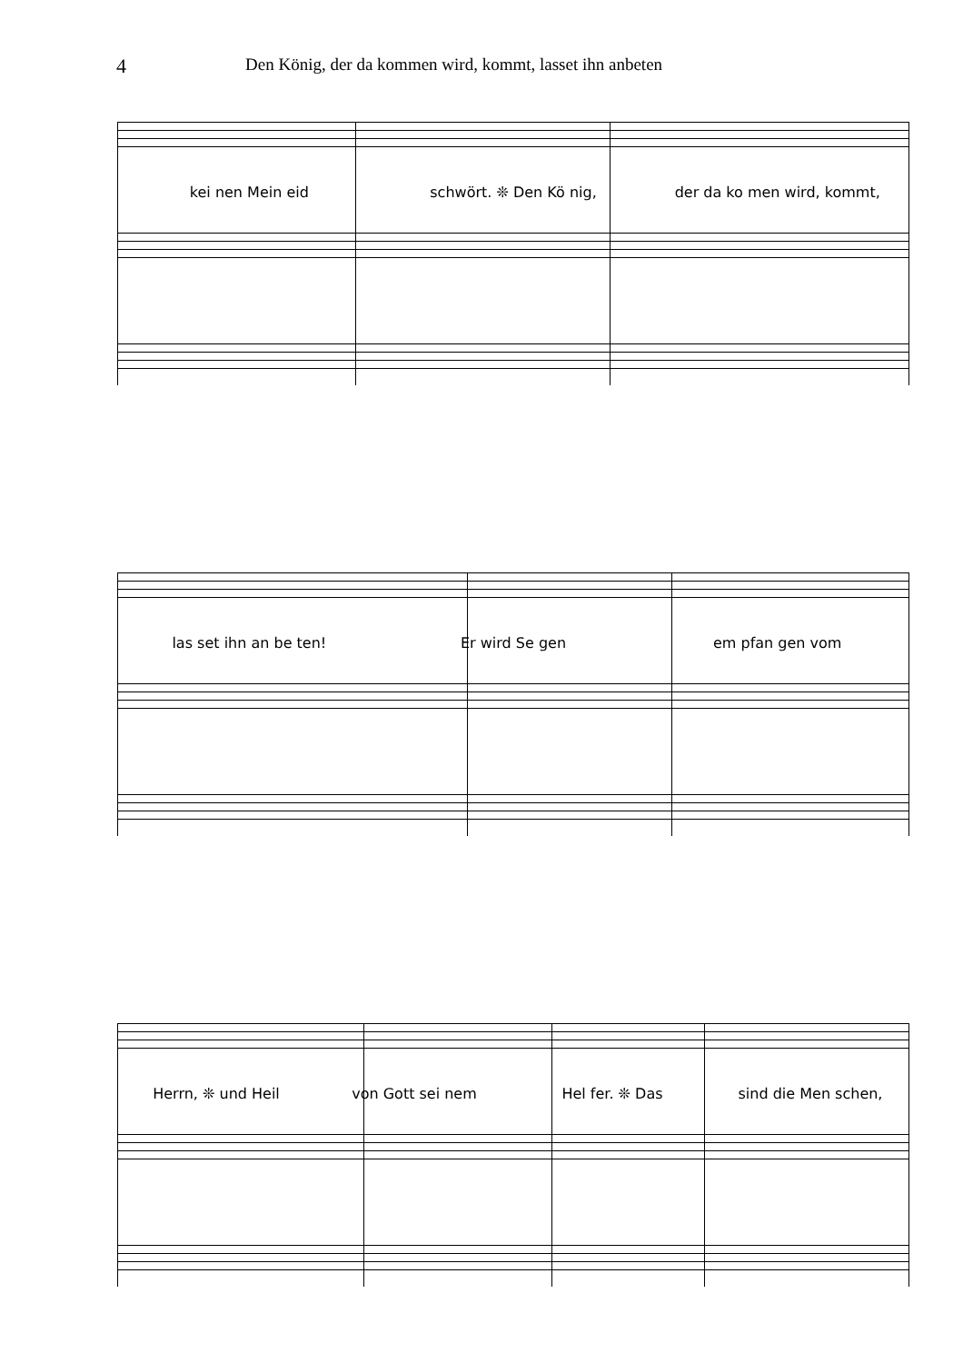4
Den König, der da kommen wird, kommt, lasset ihn anbeten
kei nen Mein eid schwört. ❊ Den Kö nig, der da ko men wird, kommt,
las set ihn an be ten! Er wird Se gen em pfan gen vom
Herrn, ❊ und Heil von Gott sei nem Hel fer. ❊ Das sind die Men schen,